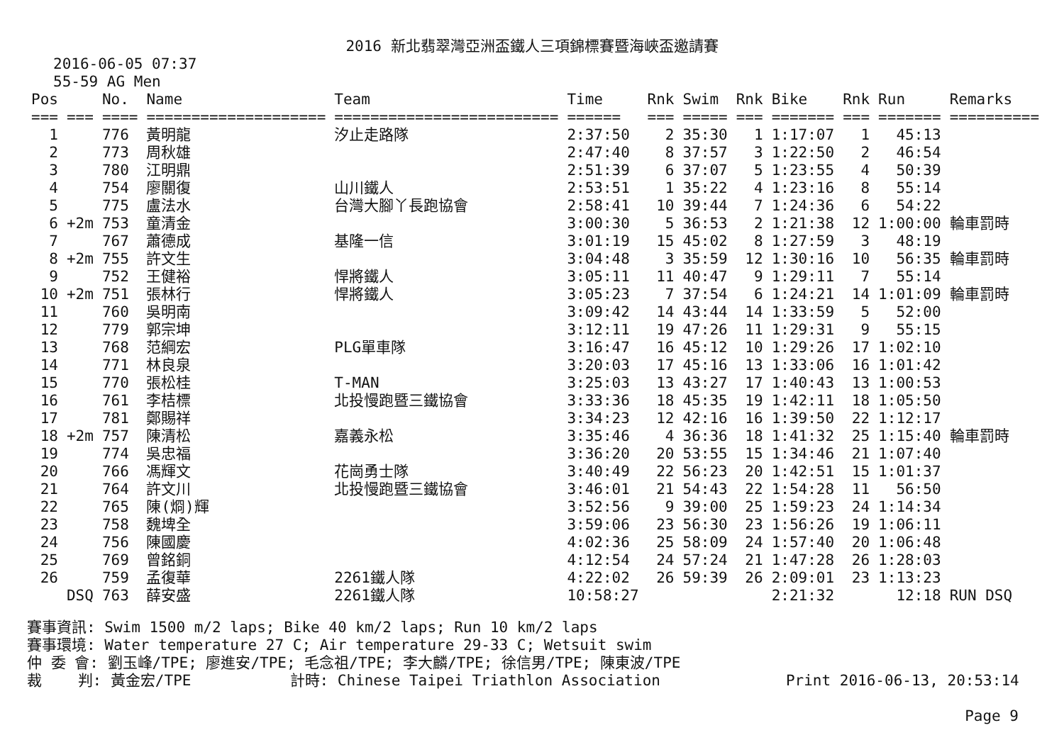2016 新北翡翠灣亞洲盃鐵人三項錦標賽暨海峽盃邀請賽
2016-06-05 07:37
55-59 AG Men
| Pos | | No. | Name | Team | Time | Rnk | Swim | Rnk | Bike | Rnk | Run | Remarks |
| --- | --- | --- | --- | --- | --- | --- | --- | --- | --- | --- | --- | --- |
| === | === | ==== | ==================== | ========================= | ====== | === | ===== | === | ======= | === | ======= | ========== |
| 1 | | 776 | 黃明龍 | 汐止走路隊 | 2:37:50 | 2 | 35:30 | 1 | 1:17:07 | 1 | 45:13 | |
| 2 | | 773 | 周秋雄 | | 2:47:40 | 8 | 37:57 | 3 | 1:22:50 | 2 | 46:54 | |
| 3 | | 780 | 江明鼎 | | 2:51:39 | 6 | 37:07 | 5 | 1:23:55 | 4 | 50:39 | |
| 4 | | 754 | 廖關復 | 山川鐵人 | 2:53:51 | 1 | 35:22 | 4 | 1:23:16 | 8 | 55:14 | |
| 5 | | 775 | 盧法水 | 台灣大腳丫長跑協會 | 2:58:41 | 10 | 39:44 | 7 | 1:24:36 | 6 | 54:22 | |
| 6 | +2m | 753 | 童清金 | | 3:00:30 | 5 | 36:53 | 2 | 1:21:38 | 12 | 1:00:00 | 輪車罰時 |
| 7 | | 767 | 蕭德成 | 基隆一信 | 3:01:19 | 15 | 45:02 | 8 | 1:27:59 | 3 | 48:19 | |
| 8 | +2m | 755 | 許文生 | | 3:04:48 | 3 | 35:59 | 12 | 1:30:16 | 10 | 56:35 | 輪車罰時 |
| 9 | | 752 | 王健裕 | 悍將鐵人 | 3:05:11 | 11 | 40:47 | 9 | 1:29:11 | 7 | 55:14 | |
| 10 | +2m | 751 | 張林行 | 悍將鐵人 | 3:05:23 | 7 | 37:54 | 6 | 1:24:21 | 14 | 1:01:09 | 輪車罰時 |
| 11 | | 760 | 吳明南 | | 3:09:42 | 14 | 43:44 | 14 | 1:33:59 | 5 | 52:00 | |
| 12 | | 779 | 郭宗坤 | | 3:12:11 | 19 | 47:26 | 11 | 1:29:31 | 9 | 55:15 | |
| 13 | | 768 | 范綱宏 | PLG單車隊 | 3:16:47 | 16 | 45:12 | 10 | 1:29:26 | 17 | 1:02:10 | |
| 14 | | 771 | 林良泉 | | 3:20:03 | 17 | 45:16 | 13 | 1:33:06 | 16 | 1:01:42 | |
| 15 | | 770 | 張松桂 | T-MAN | 3:25:03 | 13 | 43:27 | 17 | 1:40:43 | 13 | 1:00:53 | |
| 16 | | 761 | 李桔標 | 北投慢跑暨三鐵協會 | 3:33:36 | 18 | 45:35 | 19 | 1:42:11 | 18 | 1:05:50 | |
| 17 | | 781 | 鄭賜祥 | | 3:34:23 | 12 | 42:16 | 16 | 1:39:50 | 22 | 1:12:17 | |
| 18 | +2m | 757 | 陳清松 | 嘉義永松 | 3:35:46 | 4 | 36:36 | 18 | 1:41:32 | 25 | 1:15:40 | 輪車罰時 |
| 19 | | 774 | 吳忠福 | | 3:36:20 | 20 | 53:55 | 15 | 1:34:46 | 21 | 1:07:40 | |
| 20 | | 766 | 馮輝文 | 花崗勇士隊 | 3:40:49 | 22 | 56:23 | 20 | 1:42:51 | 15 | 1:01:37 | |
| 21 | | 764 | 許文川 | 北投慢跑暨三鐵協會 | 3:46:01 | 21 | 54:43 | 22 | 1:54:28 | 11 | 56:50 | |
| 22 | | 765 | 陳(烱)輝 | | 3:52:56 | 9 | 39:00 | 25 | 1:59:23 | 24 | 1:14:34 | |
| 23 | | 758 | 魏埤全 | | 3:59:06 | 23 | 56:30 | 23 | 1:56:26 | 19 | 1:06:11 | |
| 24 | | 756 | 陳國慶 | | 4:02:36 | 25 | 58:09 | 24 | 1:57:40 | 20 | 1:06:48 | |
| 25 | | 769 | 曾銘銅 | | 4:12:54 | 24 | 57:24 | 21 | 1:47:28 | 26 | 1:28:03 | |
| 26 | | 759 | 孟復華 | 2261鐵人隊 | 4:22:02 | 26 | 59:39 | 26 | 2:09:01 | 23 | 1:13:23 | |
| | DSQ | 763 | 薛安盛 | 2261鐵人隊 | 10:58:27 | | | | 2:21:32 | | 12:18 | RUN DSQ |
賽事資訊: Swim 1500 m/2 laps; Bike 40 km/2 laps; Run 10 km/2 laps 賽事環境: Water temperature 27 C; Air temperature 29-33 C; Wetsuit swim 仲 委 會: 劉玉峰/TPE; 廖進安/TPE; 毛念祖/TPE; 李大麟/TPE; 徐信男/TPE; 陳東波/TPE 裁 判: 黃金宏/TPE 計時: Chinese Taipei Triathlon Association Print 2016-06-13, 20:53:14
Page 9